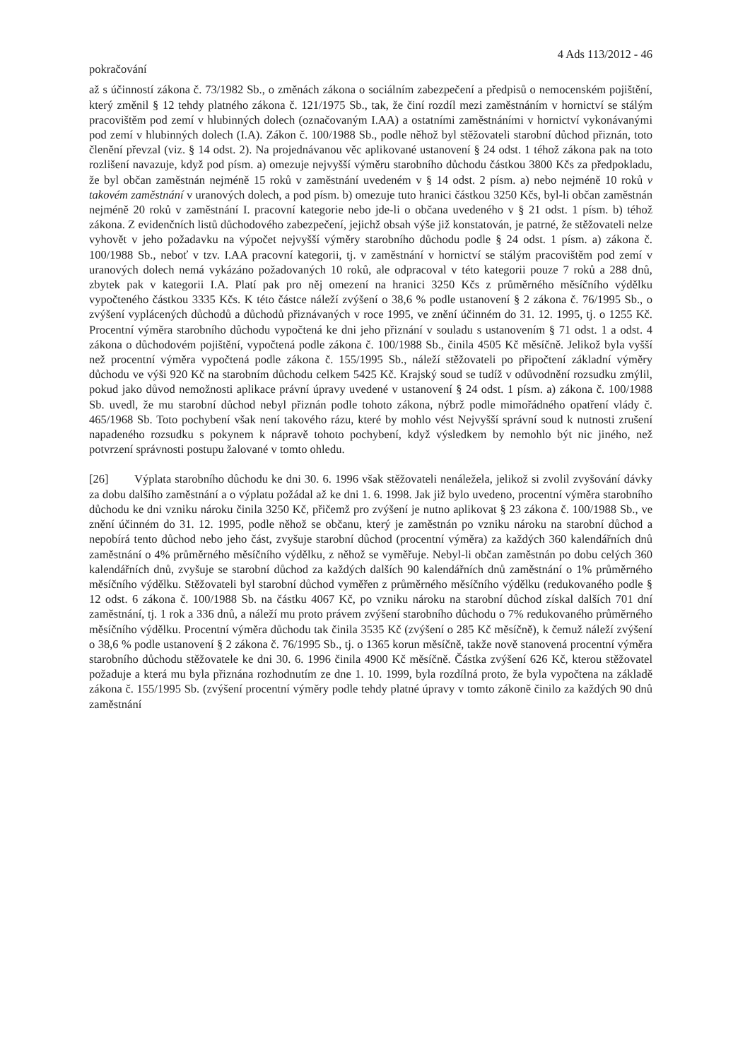4 Ads 113/2012 - 46
pokračování
až s účinností zákona č. 73/1982 Sb., o změnách zákona o sociálním zabezpečení a předpisů o nemocenském pojištění, který změnil § 12 tehdy platného zákona č. 121/1975 Sb., tak, že činí rozdíl mezi zaměstnáním v hornictví se stálým pracovištěm pod zemí v hlubinných dolech (označovaným I.AA) a ostatními zaměstnáními v hornictví vykonávanými pod zemí v hlubinných dolech (I.A). Zákon č. 100/1988 Sb., podle něhož byl stěžovateli starobní důchod přiznán, toto členění převzal (viz. § 14 odst. 2). Na projednávanou věc aplikované ustanovení § 24 odst. 1 téhož zákona pak na toto rozlišení navazuje, když pod písm. a) omezuje nejvyšší výměru starobního důchodu částkou 3800 Kčs za předpokladu, že byl občan zaměstnán nejméně 15 roků v zaměstnání uvedeném v § 14 odst. 2 písm. a) nebo nejméně 10 roků v takovém zaměstnání v uranových dolech, a pod písm. b) omezuje tuto hranici částkou 3250 Kčs, byl-li občan zaměstnán nejméně 20 roků v zaměstnání I. pracovní kategorie nebo jde-li o občana uvedeného v § 21 odst. 1 písm. b) téhož zákona. Z evidenčních listů důchodového zabezpečení, jejichž obsah výše již konstatován, je patrné, že stěžovateli nelze vyhovět v jeho požadavku na výpočet nejvyšší výměry starobního důchodu podle § 24 odst. 1 písm. a) zákona č. 100/1988 Sb., neboť v tzv. I.AA pracovní kategorii, tj. v zaměstnání v hornictví se stálým pracovištěm pod zemí v uranových dolech nemá vykázáno požadovaných 10 roků, ale odpracoval v této kategorii pouze 7 roků a 288 dnů, zbytek pak v kategorii I.A. Platí pak pro něj omezení na hranici 3250 Kčs z průměrného měsíčního výdělku vypočteného částkou 3335 Kčs. K této částce náleží zvýšení o 38,6 % podle ustanovení § 2 zákona č. 76/1995 Sb., o zvýšení vyplácených důchodů a důchodů přiznávaných v roce 1995, ve znění účinném do 31. 12. 1995, tj. o 1255 Kč. Procentní výměra starobního důchodu vypočtená ke dni jeho přiznání v souladu s ustanovením § 71 odst. 1 a odst. 4 zákona o důchodovém pojištění, vypočtená podle zákona č. 100/1988 Sb., činila 4505 Kč měsíčně. Jelikož byla vyšší než procentní výměra vypočtená podle zákona č. 155/1995 Sb., náleží stěžovateli po připočtení základní výměry důchodu ve výši 920 Kč na starobním důchodu celkem 5425 Kč. Krajský soud se tudíž v odůvodnění rozsudku zmýlil, pokud jako důvod nemožnosti aplikace právní úpravy uvedené v ustanovení § 24 odst. 1 písm. a) zákona č. 100/1988 Sb. uvedl, že mu starobní důchod nebyl přiznán podle tohoto zákona, nýbrž podle mimořádného opatření vlády č. 465/1968 Sb. Toto pochybení však není takového rázu, které by mohlo vést Nejvyšší správní soud k nutnosti zrušení napadeného rozsudku s pokynem k nápravě tohoto pochybení, když výsledkem by nemohlo být nic jiného, než potvrzení správnosti postupu žalované v tomto ohledu.
[26] Výplata starobního důchodu ke dni 30. 6. 1996 však stěžovateli nenáležela, jelikož si zvolil zvyšování dávky za dobu dalšího zaměstnání a o výplatu požádal až ke dni 1. 6. 1998. Jak již bylo uvedeno, procentní výměra starobního důchodu ke dni vzniku nároku činila 3250 Kč, přičemž pro zvýšení je nutno aplikovat § 23 zákona č. 100/1988 Sb., ve znění účinném do 31. 12. 1995, podle něhož se občanu, který je zaměstnán po vzniku nároku na starobní důchod a nepobírá tento důchod nebo jeho část, zvyšuje starobní důchod (procentní výměra) za každých 360 kalendářních dnů zaměstnání o 4% průměrného měsíčního výdělku, z něhož se vyměřuje. Nebyl-li občan zaměstnán po dobu celých 360 kalendářních dnů, zvyšuje se starobní důchod za každých dalších 90 kalendářních dnů zaměstnání o 1% průměrného měsíčního výdělku. Stěžovateli byl starobní důchod vyměřen z průměrného měsíčního výdělku (redukovaného podle § 12 odst. 6 zákona č. 100/1988 Sb. na částku 4067 Kč, po vzniku nároku na starobní důchod získal dalších 701 dní zaměstnání, tj. 1 rok a 336 dnů, a náleží mu proto právem zvýšení starobního důchodu o 7% redukovaného průměrného měsíčního výdělku. Procentní výměra důchodu tak činila 3535 Kč (zvýšení o 285 Kč měsíčně), k čemuž náleží zvýšení o 38,6 % podle ustanovení § 2 zákona č. 76/1995 Sb., tj. o 1365 korun měsíčně, takže nově stanovená procentní výměra starobního důchodu stěžovatele ke dni 30. 6. 1996 činila 4900 Kč měsíčně. Částka zvýšení 626 Kč, kterou stěžovatel požaduje a která mu byla přiznána rozhodnutím ze dne 1. 10. 1999, byla rozdílná proto, že byla vypočtena na základě zákona č. 155/1995 Sb. (zvýšení procentní výměry podle tehdy platné úpravy v tomto zákoně činilo za každých 90 dnů zaměstnání